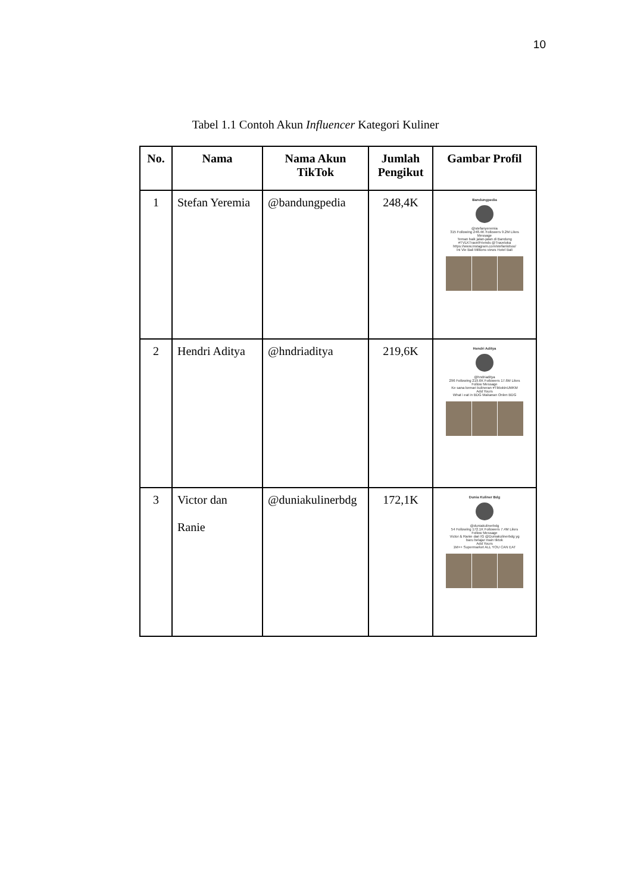10
Tabel 1.1 Contoh Akun Influencer Kategori Kuliner
| No. | Nama | Nama Akun TikTok | Jumlah Pengikut | Gambar Profil |
| --- | --- | --- | --- | --- |
| 1 | Stefan Yeremia | @bandungpedia | 248,4K | Bandungpedia @stefanyeremia 315 Following 248.4K Followers 9.2M Likes Message Teman baik jalan-jalan di Bandung #TVLKTravelFriends @Traveloka https://www.instagram.com/stefanloboo/ Ini Vie Bali Millions views Hotel Bali |
| 2 | Hendri Aditya | @hndriaditya | 219,6K | Hendri Aditya @hndriaditya 296 Following 219.6K Followers 17.6M Likes Follow Message Ke sana kemari kulineran #TiktokinUMKM Add Yours What i eat in BDG Makanan Onlen BDG |
| 3 | Victor dan Ranie | @duniakulinerbdg | 172,1K | Dunia Kuliner Bdg @duniakulinerbdg 54 Following 172.1K Followers 7.4M Likes Follow Message Victor & Ranie dari IG @Duniakulinerbdg yg baru belajar main tiktok Add Yours 1M++ Supermarket ALL YOU CAN EAT |